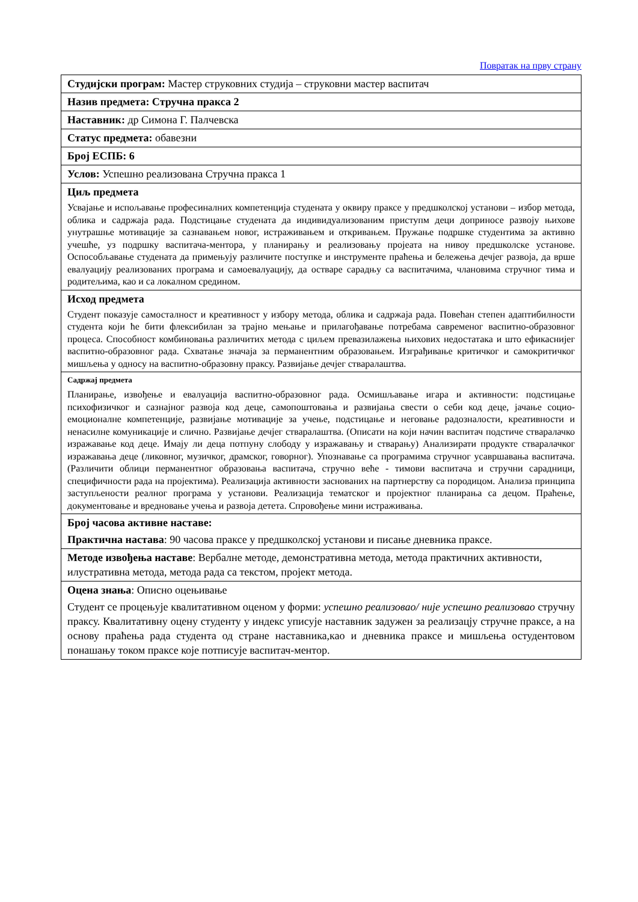Повратак на прву страну
| Студијски програм: Мастер струковних студија – струковни мастер васпитач |
| Назив предмета: Стручна пракса 2 |
| Наставник: др Симона Г. Палчевска |
| Статус предмета: обавезни |
| Број ЕСПБ: 6 |
| Услов: Успешно реализована Стручна пракса 1 |
| Циљ предмета Усвајање и испољавање професиналних компетенција студената у оквиру праксе у предшколској установи – избор метода, облика и садржаја рада. Подстицање студената да индивидуализованим приступм деци доприносе развоју њихове унутрашње мотивације за сазнавањем новог, истраживањем и откривањем. Пружање подршке студентима за активно учешће, уз подршку васпитача-ментора, у планирању и реализовању пројеата на нивоу предшколске установе. Оспособљавање студената да примењују различите поступке и инструменте праћења и бележења дечјег развоја, да врше евалуацију реализованих програма и самоевалуацију, да остваре сарадњу са васпитачима, члановима стручног тима и родитељима, као и са локалном средином. |
| Исход предмета Студент показује самосталност и креативност у избору метода, облика и садржаја рада. Повећан степен адаптибилности студента који ће бити флексибилан за трајно мењање и прилагођавање потребама савременог васпитно-образовног процеса. Способност комбиновања различитих метода с циљем превазилажења њихових недостатака и што ефикаснијег васпитно-образовног рада. Схватање значаја за перманентним образовањем. Изграђивање критичког и самокритичког мишљења у односу на васпитно-образовну праксу. Развијање дечјег стваралаштва. |
| Садржај предмета Планирање, извођење и евалуација васпитно-образовног рада. Осмишљавање игара и активности: подстицање психофизичког и сазнајног развоја код деце, самопоштовања и развијања свести о себи код деце, јачање социо-емоционалне компетенције, развијање мотивације за учење, подстицање и неговање радозналости, креативности и ненасилне комуникације и слично. Развијање дечјег стваралаштва. (Описати на који начин васпитач подстиче стваралачко изражавање код деце. Имају ли деца потпуну слободу у изражавању и стварању) Анализирати продукте стваралачког изражавања деце (ликовног, музичког, драмског, говорног). Упознавање са програмима стручног усавршавања васпитача. (Различити облици перманентног образовања васпитача, стручно веће - тимови васпитача и стручни сарадници, специфичности рада на пројектима). Реализација активности заснованих на партнерству са породицом. Анализа принципа заступљености реалног програма у установи. Реализација тематског и пројектног планирања са децом. Праћење, документовање и вредновање учења и развоја детета. Спровођење мини истраживања. |
| Број часова активне наставе: Практична настава : 90 часова праксе у предшколској установи и писање дневника праксе. |
| Методе извођења наставе : Вербалне методе, демонстративна метода, метода практичних активности, илустративна метода, метода рада са текстом, пројект метода. |
| Оцена знања : Описно оцењивање Студент се процењује квалитативном оценом у форми: успешно реализовао/ није успешно реализовао стручну праксу. Квалитативну оцену студенту у индекс уписује наставник задужен за реализацју стручне праксе, а на основу праћења рада студента од стране наставника,као и дневника праксе и мишљења остудентовом понашању током праксе које потписује васпитач-ментор. |